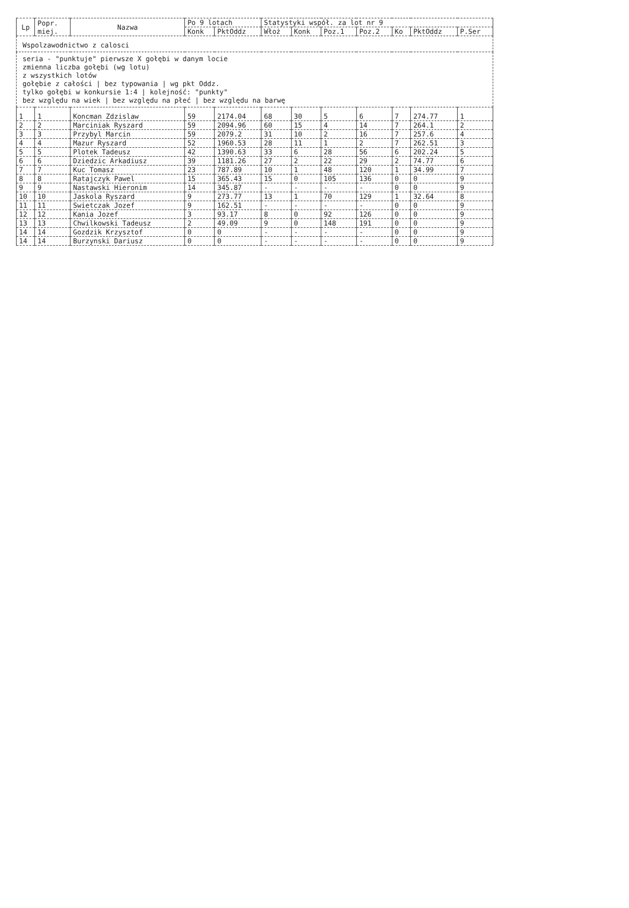| Wspolzawodnictwo z calosci | | | | | | | | | | | |
| seria - "punktuje" pierwsze X gołębi w danym locie zmienna liczba gołębi (wg lotu) z wszystkich lotów gołębie z całości / bez typowania / wg pkt Oddz. tylko gołębi w konkursie 1:4 / kolejność: "punkty" bez względu na wiek / bez względu na płeć / bez względu na barwę | | | | | | | | | | | |
| Lp | Popr. miej. | Nazwa | Po 9 lotach | | Statystyki współ. za lot nr 9 | | | | | | |
| | | | Konk | PktOddz | Włoż | Konk | Poz.1 | Poz.2 | Ko | PktOddz | P.Ser |
| 1 | 1 | Koncman Zdzislaw | 59 | 2174.04 | 68 | 30 | 5 | 6 | 7 | 274.77 | 1 |
| 2 | 2 | Marciniak Ryszard | 59 | 2094.96 | 60 | 15 | 4 | 14 | 7 | 264.1 | 2 |
| 3 | 3 | Przybyl Marcin | 59 | 2079.2 | 31 | 10 | 2 | 16 | 7 | 257.6 | 4 |
| 4 | 4 | Mazur Ryszard | 52 | 1960.53 | 28 | 11 | 1 | 2 | 7 | 262.51 | 3 |
| 5 | 5 | Plotek Tadeusz | 42 | 1390.63 | 33 | 6 | 28 | 56 | 6 | 202.24 | 5 |
| 6 | 6 | Dziedzic Arkadiusz | 39 | 1181.26 | 27 | 2 | 22 | 29 | 2 | 74.77 | 6 |
| 7 | 7 | Kuc Tomasz | 23 | 787.89 | 10 | 1 | 48 | 120 | 1 | 34.99 | 7 |
| 8 | 8 | Ratajczyk Pawel | 15 | 365.43 | 15 | 0 | 105 | 136 | 0 | 0 | 9 |
| 9 | 9 | Nastawski Hieronim | 14 | 345.87 | - | - | - | - | 0 | 0 | 9 |
| 10 | 10 | Jaskola Ryszard | 9 | 273.77 | 13 | 1 | 70 | 129 | 1 | 32.64 | 8 |
| 11 | 11 | Swietczak Jozef | 9 | 162.51 | - | - | - | - | 0 | 0 | 9 |
| 12 | 12 | Kania Jozef | 3 | 93.17 | 8 | 0 | 92 | 126 | 0 | 0 | 9 |
| 13 | 13 | Chwilkowski Tadeusz | 2 | 49.09 | 9 | 0 | 148 | 191 | 0 | 0 | 9 |
| 14 | 14 | Gozdzik Krzysztof | 0 | 0 | - | - | - | - | 0 | 0 | 9 |
| 14 | 14 | Burzynski Dariusz | 0 | 0 | - | - | - | - | 0 | 0 | 9 |